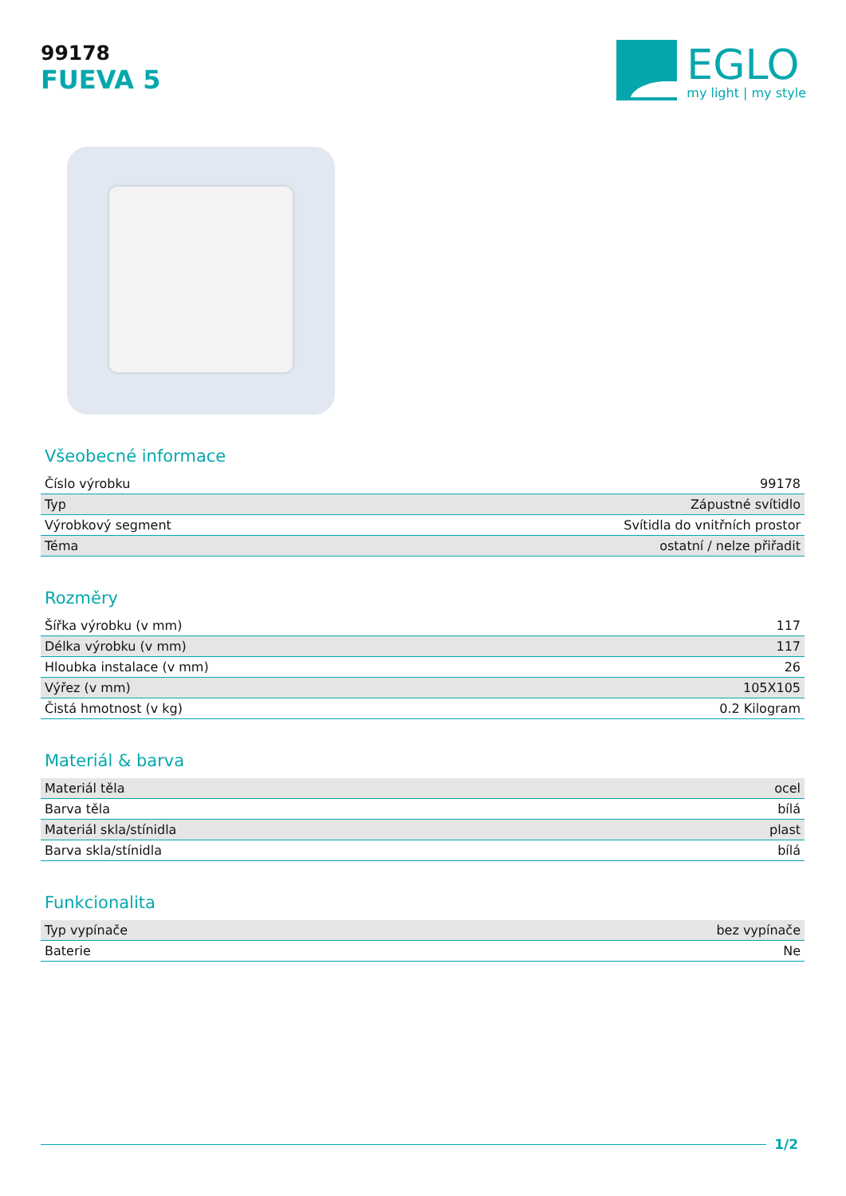99178
FUEVA 5
EGLO
my light | my style
Všeobecné informace
| Číslo výrobku | 99178 |
| Typ | Zápustné svítidlo |
| Výrobkový segment | Svítidla do vnitřních prostor |
| Téma | ostatní / nelze přiřadit |
Rozměry
| Šířka výrobku (v mm) | 117 |
| Délka výrobku (v mm) | 117 |
| Hloubka instalace (v mm) | 26 |
| Výřez (v mm) | 105X105 |
| Čistá hmotnost (v kg) | 0.2 Kilogram |
Materiál & barva
| Materiál těla | ocel |
| Barva těla | bílá |
| Materiál skla/stínidla | plast |
| Barva skla/stínidla | bílá |
Funkcionalita
| Typ vypínače | bez vypínače |
| Baterie | Ne |
1/2